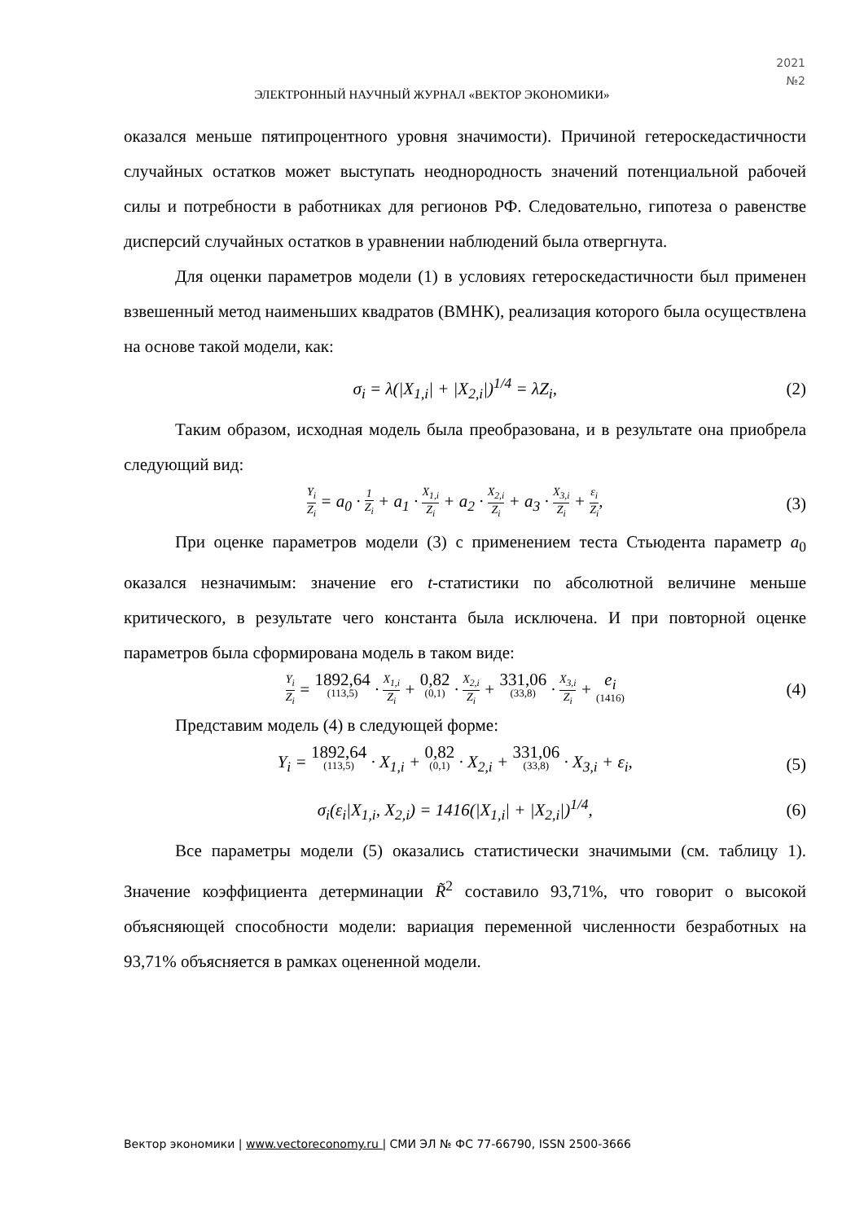2021
№2
ЭЛЕКТРОННЫЙ НАУЧНЫЙ ЖУРНАЛ «ВЕКТОР ЭКОНОМИКИ»
оказался меньше пятипроцентного уровня значимости). Причиной гетероскедастичности случайных остатков может выступать неоднородность значений потенциальной рабочей силы и потребности в работниках для регионов РФ. Следовательно, гипотеза о равенстве дисперсий случайных остатков в уравнении наблюдений была отвергнута.
Для оценки параметров модели (1) в условиях гетероскедастичности был применен взвешенный метод наименьших квадратов (ВМНК), реализация которого была осуществлена на основе такой модели, как:
σ<sub>i</sub> = λ(|X<sub>1,i</sub>| + |X<sub>2,i</sub>|)<sup>1/4</sup> = λZ<sub>i</sub>, (2)
Таким образом, исходная модель была преобразована, и в результате она приобрела следующий вид:
Y<sub>i</sub> Z<sub>i</sub> = a<sub>0</sub> · 1 Z<sub>i</sub> + a<sub>1</sub> · X<sub>1,i</sub> Z<sub>i</sub> + a<sub>2</sub> · X<sub>2,i</sub> Z<sub>i</sub> + a<sub>3</sub> · X<sub>3,i</sub> Z<sub>i</sub> + ε<sub>i</sub> Z<sub>i</sub>, (3)
При оценке параметров модели (3) с применением теста Стьюдента параметр a<sub>0</sub> оказался незначимым: значение его t-статистики по абсолютной величине меньше критического, в результате чего константа была исключена. И при повторной оценке параметров была сформирована модель в таком виде:
Y<sub>i</sub> Z<sub>i</sub> = 1892,64 (113,5) · X<sub>1,i</sub> Z<sub>i</sub> + 0,82 (0,1) · X<sub>2,i</sub> Z<sub>i</sub> + 331,06 (33,8) · X<sub>3,i</sub> Z<sub>i</sub> + e<sub>i</sub> (1416) (4)
Представим модель (4) в следующей форме:
Y<sub>i</sub> = 1892,64 (113,5) · X<sub>1,i</sub> + 0,82 (0,1) · X<sub>2,i</sub> + 331,06 (33,8) · X<sub>3,i</sub> + ε<sub>i</sub>, (5)
σ<sub>i</sub>(ε<sub>i</sub>|X<sub>1,i</sub>, X<sub>2,i</sub>) = 1416(|X<sub>1,i</sub>| + |X<sub>2,i</sub>|)<sup>1/4</sup>, (6)
Все параметры модели (5) оказались статистически значимыми (см. таблицу 1). Значение коэффициента детерминации R̃<sup>2</sup> составило 93,71%, что говорит о высокой объясняющей способности модели: вариация переменной численности безработных на 93,71% объясняется в рамках оцененной модели.
Вектор экономики | www.vectoreconomy.ru | СМИ ЭЛ № ФС 77-66790, ISSN 2500-3666